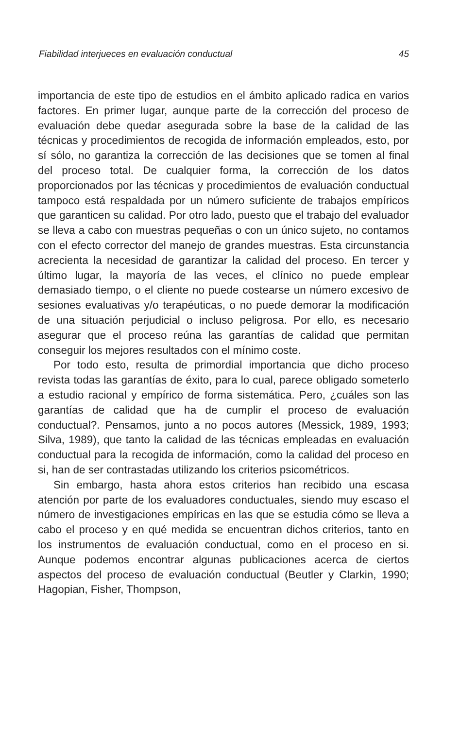Fiabilidad interjueces en evaluación conductual 45
importancia de este tipo de estudios en el ámbito aplicado radica en varios factores. En primer lugar, aunque parte de la corrección del proceso de evaluación debe quedar asegurada sobre la base de la calidad de las técnicas y procedimientos de recogida de información empleados, esto, por sí sólo, no garantiza la corrección de las decisiones que se tomen al final del proceso total. De cualquier forma, la corrección de los datos proporcionados por las técnicas y procedimientos de evaluación conductual tampoco está respaldada por un número suficiente de trabajos empíricos que garanticen su calidad. Por otro lado, puesto que el trabajo del evaluador se lleva a cabo con muestras pequeñas o con un único sujeto, no contamos con el efecto corrector del manejo de grandes muestras. Esta circunstancia acrecienta la necesidad de garantizar la calidad del proceso. En tercer y último lugar, la mayoría de las veces, el clínico no puede emplear demasiado tiempo, o el cliente no puede costearse un número excesivo de sesiones evaluativas y/o terapéuticas, o no puede demorar la modificación de una situación perjudicial o incluso peligrosa. Por ello, es necesario asegurar que el proceso reúna las garantías de calidad que permitan conseguir los mejores resultados con el mínimo coste.
Por todo esto, resulta de primordial importancia que dicho proceso revista todas las garantías de éxito, para lo cual, parece obligado someterlo a estudio racional y empírico de forma sistemática. Pero, ¿cuáles son las garantías de calidad que ha de cumplir el proceso de evaluación conductual?. Pensamos, junto a no pocos autores (Messick, 1989, 1993; Silva, 1989), que tanto la calidad de las técnicas empleadas en evaluación conductual para la recogida de información, como la calidad del proceso en si, han de ser contrastadas utilizando los criterios psicométricos.
Sin embargo, hasta ahora estos criterios han recibido una escasa atención por parte de los evaluadores conductuales, siendo muy escaso el número de investigaciones empíricas en las que se estudia cómo se lleva a cabo el proceso y en qué medida se encuentran dichos criterios, tanto en los instrumentos de evaluación conductual, como en el proceso en si. Aunque podemos encontrar algunas publicaciones acerca de ciertos aspectos del proceso de evaluación conductual (Beutler y Clarkin, 1990; Hagopian, Fisher, Thompson,